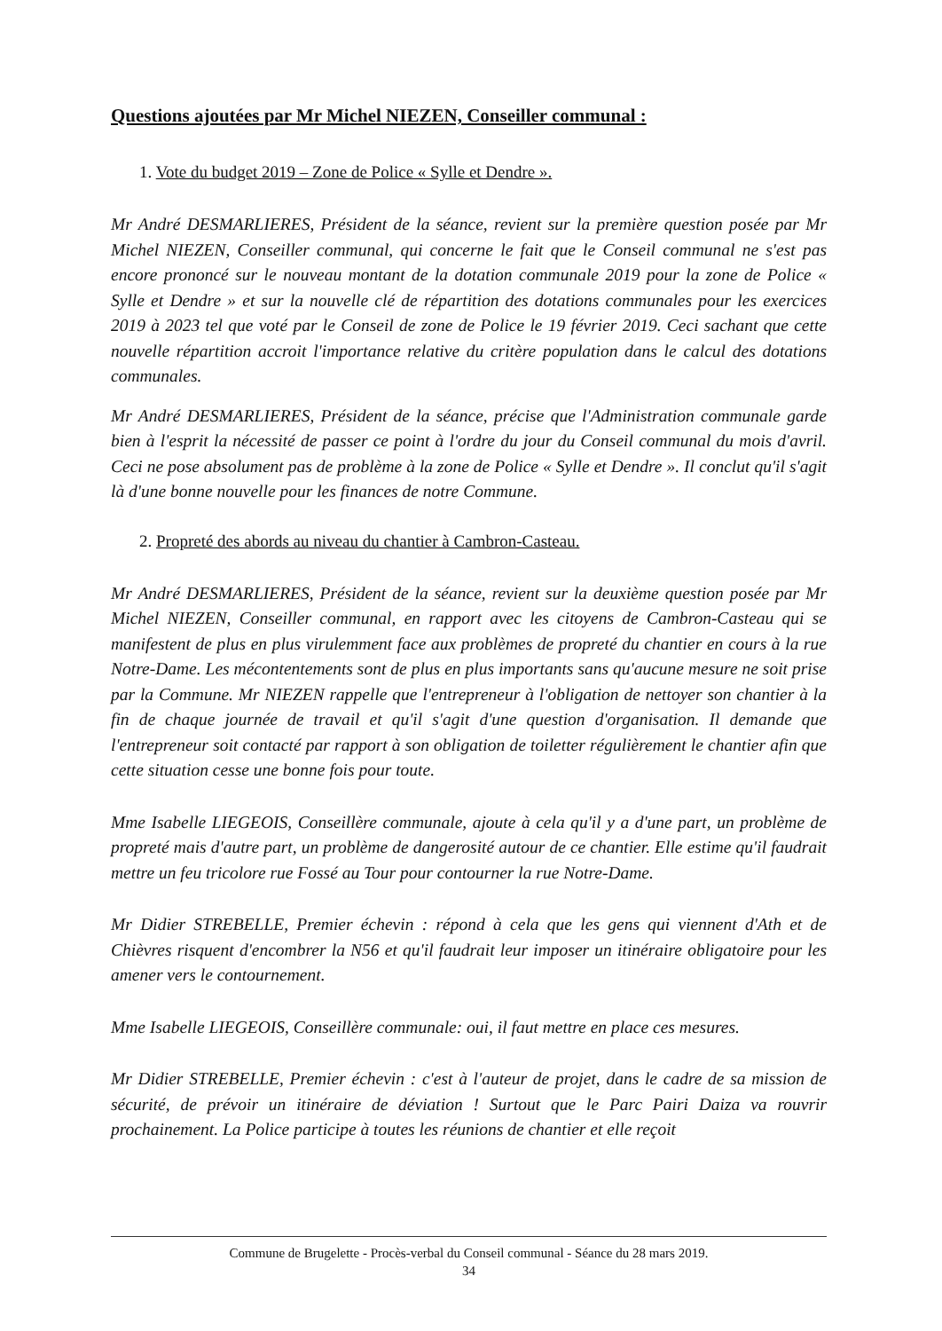Questions ajoutées par Mr Michel NIEZEN, Conseiller communal :
1. Vote du budget 2019 – Zone de Police « Sylle et Dendre ».
Mr André DESMARLIERES, Président de la séance, revient sur la première question posée par Mr Michel NIEZEN, Conseiller communal, qui concerne le fait que le Conseil communal ne s'est pas encore prononcé sur le nouveau montant de la dotation communale 2019 pour la zone de Police « Sylle et Dendre » et sur la nouvelle clé de répartition des dotations communales pour les exercices 2019 à 2023 tel que voté par le Conseil de zone de Police le 19 février 2019. Ceci sachant que cette nouvelle répartition accroit l'importance relative du critère population dans le calcul des dotations communales.
Mr André DESMARLIERES, Président de la séance, précise que l'Administration communale garde bien à l'esprit la nécessité de passer ce point à l'ordre du jour du Conseil communal du mois d'avril. Ceci ne pose absolument pas de problème à la zone de Police « Sylle et Dendre ». Il conclut qu'il s'agit là d'une bonne nouvelle pour les finances de notre Commune.
2. Propreté des abords au niveau du chantier à Cambron-Casteau.
Mr André DESMARLIERES, Président de la séance, revient sur la deuxième question posée par Mr Michel NIEZEN, Conseiller communal, en rapport avec les citoyens de Cambron-Casteau qui se manifestent de plus en plus virulemment face aux problèmes de propreté du chantier en cours à la rue Notre-Dame. Les mécontentements sont de plus en plus importants sans qu'aucune mesure ne soit prise par la Commune. Mr NIEZEN rappelle que l'entrepreneur à l'obligation de nettoyer son chantier à la fin de chaque journée de travail et qu'il s'agit d'une question d'organisation. Il demande que l'entrepreneur soit contacté par rapport à son obligation de toiletter régulièrement le chantier afin que cette situation cesse une bonne fois pour toute.
Mme Isabelle LIEGEOIS, Conseillère communale, ajoute à cela qu'il y a d'une part, un problème de propreté mais d'autre part, un problème de dangerosité autour de ce chantier. Elle estime qu'il faudrait mettre un feu tricolore rue Fossé au Tour pour contourner la rue Notre-Dame.
Mr Didier STREBELLE, Premier échevin : répond à cela que les gens qui viennent d'Ath et de Chièvres risquent d'encombrer la N56 et qu'il faudrait leur imposer un itinéraire obligatoire pour les amener vers le contournement.
Mme Isabelle LIEGEOIS, Conseillère communale: oui, il faut mettre en place ces mesures.
Mr Didier STREBELLE, Premier échevin : c'est à l'auteur de projet, dans le cadre de sa mission de sécurité, de prévoir un itinéraire de déviation ! Surtout que le Parc Pairi Daiza va rouvrir prochainement. La Police participe à toutes les réunions de chantier et elle reçoit
Commune de Brugelette - Procès-verbal du Conseil communal - Séance du 28 mars 2019.
34